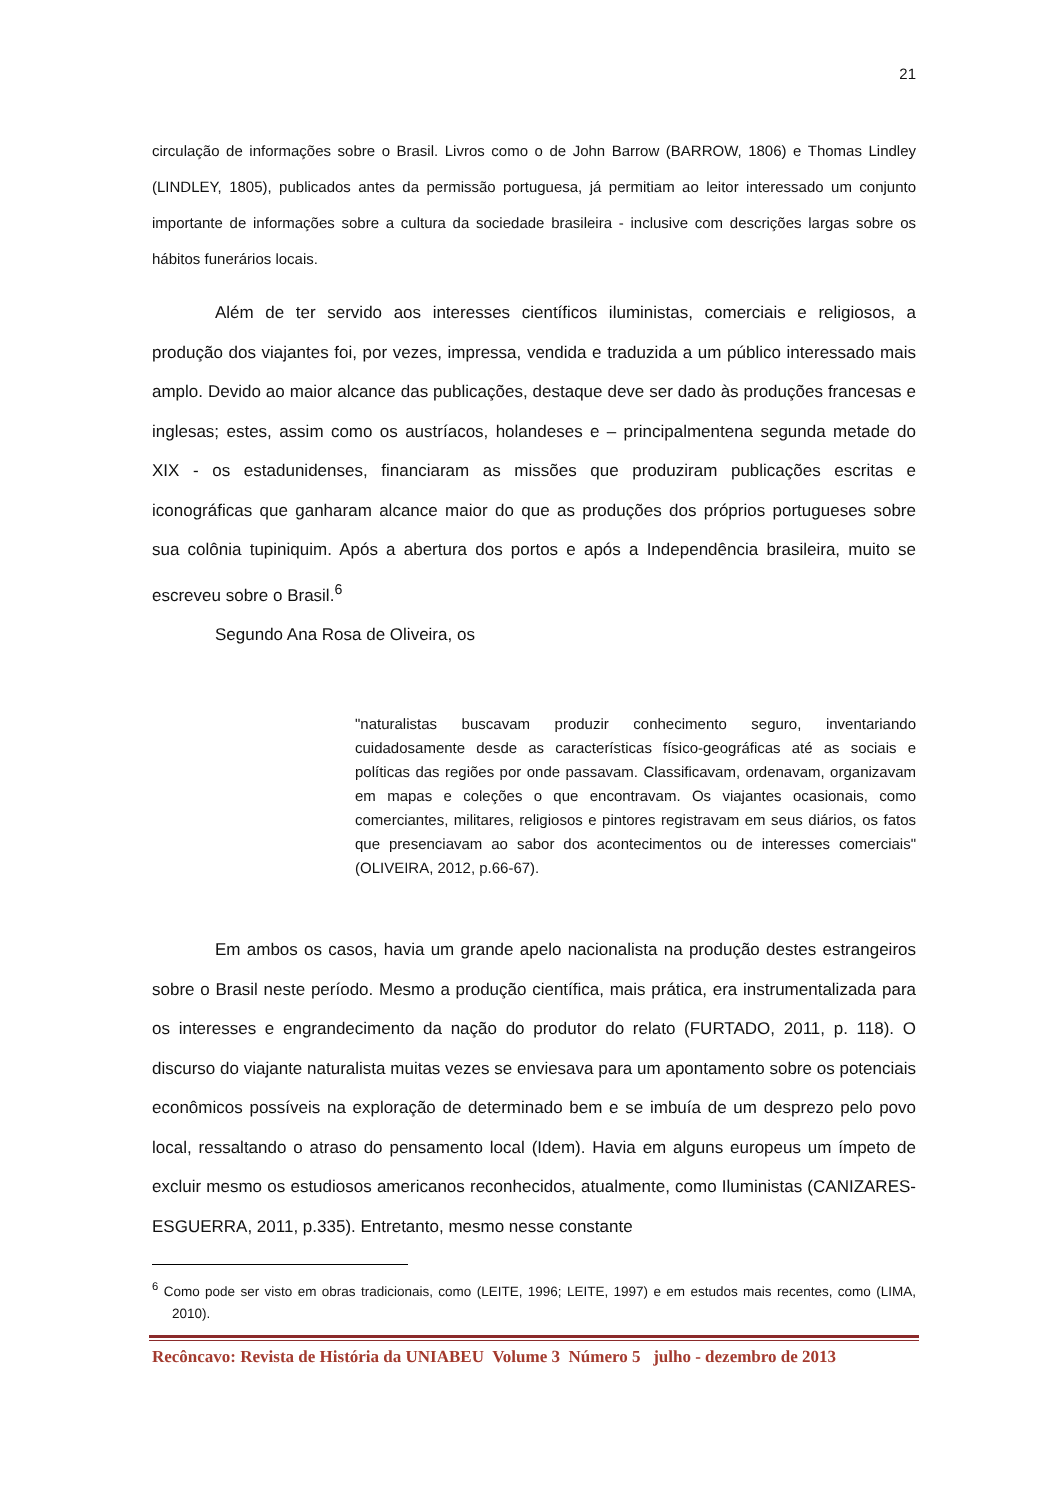21
circulação de informações sobre o Brasil. Livros como o de John Barrow (BARROW, 1806) e Thomas Lindley (LINDLEY, 1805), publicados antes da permissão portuguesa, já permitiam ao leitor interessado um conjunto importante de informações sobre a cultura da sociedade brasileira - inclusive com descrições largas sobre os hábitos funerários locais.
Além de ter servido aos interesses científicos iluministas, comerciais e religiosos, a produção dos viajantes foi, por vezes, impressa, vendida e traduzida a um público interessado mais amplo. Devido ao maior alcance das publicações, destaque deve ser dado às produções francesas e inglesas; estes, assim como os austríacos, holandeses e – principalmentena segunda metade do XIX - os estadunidenses, financiaram as missões que produziram publicações escritas e iconográficas que ganharam alcance maior do que as produções dos próprios portugueses sobre sua colônia tupiniquim. Após a abertura dos portos e após a Independência brasileira, muito se escreveu sobre o Brasil.<sup>6</sup>
Segundo Ana Rosa de Oliveira, os
"naturalistas buscavam produzir conhecimento seguro, inventariando cuidadosamente desde as características físico-geográficas até as sociais e políticas das regiões por onde passavam. Classificavam, ordenavam, organizavam em mapas e coleções o que encontravam. Os viajantes ocasionais, como comerciantes, militares, religiosos e pintores registravam em seus diários, os fatos que presenciavam ao sabor dos acontecimentos ou de interesses comerciais" (OLIVEIRA, 2012, p.66-67).
Em ambos os casos, havia um grande apelo nacionalista na produção destes estrangeiros sobre o Brasil neste período. Mesmo a produção científica, mais prática, era instrumentalizada para os interesses e engrandecimento da nação do produtor do relato (FURTADO, 2011, p. 118). O discurso do viajante naturalista muitas vezes se enviesava para um apontamento sobre os potenciais econômicos possíveis na exploração de determinado bem e se imbuía de um desprezo pelo povo local, ressaltando o atraso do pensamento local (Idem). Havia em alguns europeus um ímpeto de excluir mesmo os estudiosos americanos reconhecidos, atualmente, como Iluministas (CANIZARES-ESGUERRA, 2011, p.335). Entretanto, mesmo nesse constante
<sup>6</sup> Como pode ser visto em obras tradicionais, como (LEITE, 1996; LEITE, 1997) e em estudos mais recentes, como (LIMA, 2010).
Recôncavo: Revista de História da UNIABEU Volume 3 Número 5 julho - dezembro de 2013